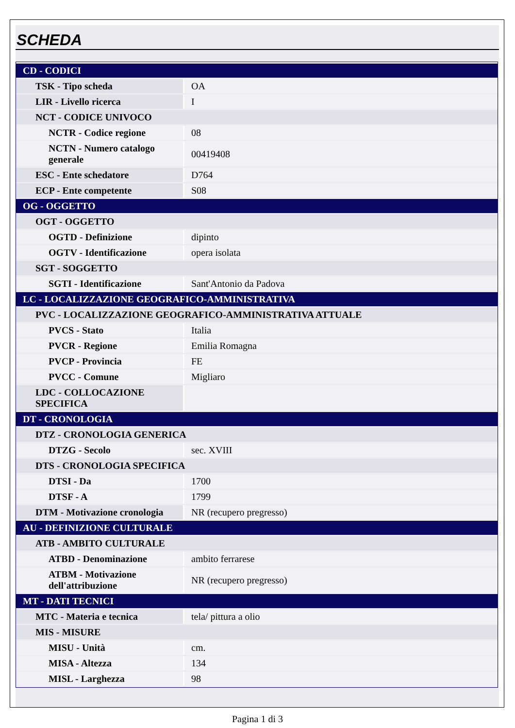SCHEDA
| CD - CODICI | |
| TSK - Tipo scheda | OA |
| LIR - Livello ricerca | I |
| NCT - CODICE UNIVOCO | |
| NCTR - Codice regione | 08 |
| NCTN - Numero catalogo generale | 00419408 |
| ESC - Ente schedatore | D764 |
| ECP - Ente competente | S08 |
| OG - OGGETTO | |
| OGT - OGGETTO | |
| OGTD - Definizione | dipinto |
| OGTV - Identificazione | opera isolata |
| SGT - SOGGETTO | |
| SGTI - Identificazione | Sant'Antonio da Padova |
| LC - LOCALIZZAZIONE GEOGRAFICO-AMMINISTRATIVA | |
| PVC - LOCALIZZAZIONE GEOGRAFICO-AMMINISTRATIVA ATTUALE | |
| PVCS - Stato | Italia |
| PVCR - Regione | Emilia Romagna |
| PVCP - Provincia | FE |
| PVCC - Comune | Migliaro |
| LDC - COLLOCAZIONE SPECIFICA | |
| DT - CRONOLOGIA | |
| DTZ - CRONOLOGIA GENERICA | |
| DTZG - Secolo | sec. XVIII |
| DTS - CRONOLOGIA SPECIFICA | |
| DTSI - Da | 1700 |
| DTSF - A | 1799 |
| DTM - Motivazione cronologia | NR (recupero pregresso) |
| AU - DEFINIZIONE CULTURALE | |
| ATB - AMBITO CULTURALE | |
| ATBD - Denominazione | ambito ferrarese |
| ATBM - Motivazione dell'attribuzione | NR (recupero pregresso) |
| MT - DATI TECNICI | |
| MTC - Materia e tecnica | tela/ pittura a olio |
| MIS - MISURE | |
| MISU - Unità | cm. |
| MISA - Altezza | 134 |
| MISL - Larghezza | 98 |
Pagina 1 di 3